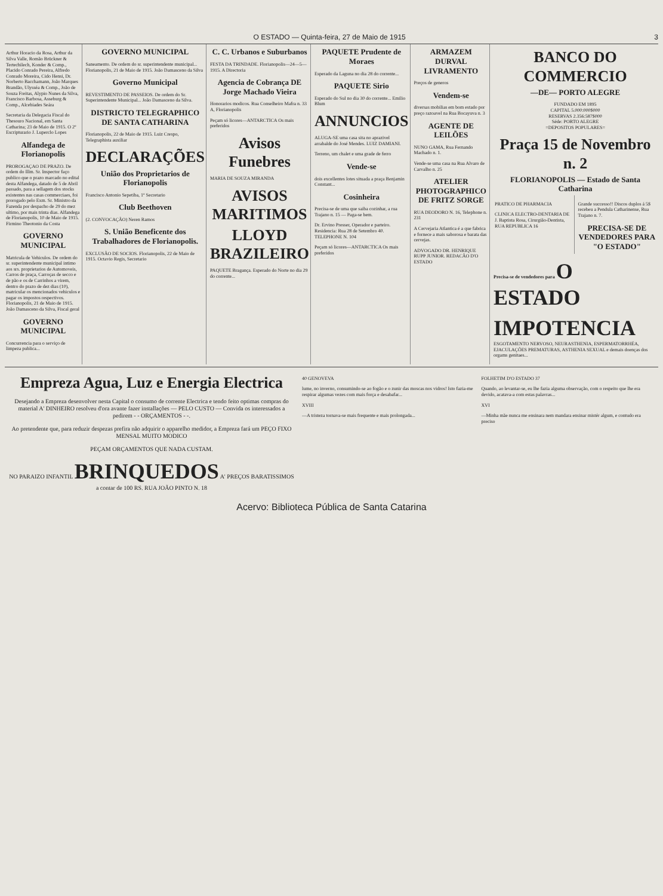O ESTADO — Quinta-feira, 27 de Maio de 1915 3
Arthur Horacio da Rosa, Arthur da Silva Valle, Romão Brückner & Tertechilech, Konder & Comp., Placido Conrado Pereira, Alfredo Conrado Moreira, Cido Hensi, Dr. Norberto Bacchamann, João Marques Brandão, Ulysséa & Comp., João de Souza Freitas, Alypio Nunes da Silva, Francisco Barbosa, Asseburg & Comp., Alcebiades Seára
Secretaria da Delegacia Fiscal do Thesouro Nacional, em Santa Catharina; 23 de Maio de 1915. O 2º Escripturario J. Luperclo Lopes
Alfandega de Florianopolis
PROROGAÇAO DE PRAZO. De ordem do Illm. Sr. Inspector faço publico que o prazo marcado no edital desta Alfandega, datado de 5 de Abril passado, para a sellagem dos stocks existentes nas casas commerciaes, foi prorogado pelo Exm. Sr. Ministro da Fazenda por despacho de 29 do mez ultimo, por mais trinta dias. Alfandega de Florianopolis, 10 de Maio de 1915. Firmino Theotonio da Costa
GOVERNO MUNICIPAL
Matricula de Vehiculos. De ordem do sr. superintendente municipal intimo aos srs. proprietarios de Automoveis, Carros de praça, Carroças de secco e de pão e os de Carrinhos a virem, dentro do prazo de dez dias (10), matricular os mencionados vehiculos e pagar os impostos respectivos. Florianopolis, 21 de Maio de 1915. João Damasceno da Silva, Fiscal geral
GOVERNO MUNICIPAL
Concurrencia para o serviço de limpeza publica...
GOVERNO MUNICIPAL
Saneamento. De ordem do sr. superintendente municipal... Florianopolis, 21 de Maio de 1915. João Damasceno da Silva
Governo Municipal
REVESTIMENTO DE PASSEIOS. De ordem do Sr. Superintendente Municipal... João Damasceno da Silva.
DISTRICTO TELEGRAPHICO DE SANTA CATHARINA
Florianopolis, 22 de Maio de 1915. Luiz Crespo, Telegraphista auxiliar
DECLARAÇÕES
União dos Proprietarios de Florianopolis
Francisco Antonio Sepetiba, 1º Secretario
Club Beethoven
(2. CONVOCAÇÃO) Neren Ramos
S. União Beneficente dos Trabalhadores de Florianopolis.
EXCLUSÃO DE SOCIOS. Florianopolis, 22 de Maio de 1915. Octavio Regis, Secretario
C. C. Urbanos e Suburbanos
FESTA DA TRINDADE. Florianopolis—24—5—1915. A Directoria
Agencia de Cobrança DE Jorge Machado Vieira
Honorarios modicos. Rua Conselheiro Mafra n. 33 A, Florianopolis
Peçam só licores—ANTARCTICA Os mais preferidos
Avisos Funebres
MARIA DE SOUZA MIRANDA
AVISOS MARITIMOS
LLOYD BRAZILEIRO
PAQUETE Bragança. Esperado do Norte no dia 29 do corrente...
PAQUETE Prudente de Moraes
Esperado da Laguna no dia 28 do corrente...
PAQUETE Sirio
Esperado do Sul no dia 30 do corrente... Emilio Blum
ANNUNCIOS
ALUGA-SE uma casa sita no aprazivel arrabalde do José Mendes. LUIZ DAMIANI.
Terreno, um chalet e uma grade de ferro
Vende-se
dois excellentes lotes situada a praça Benjamin Constant...
Cosinheira
Precisa-se de uma que saiba cozinhar, a rua Trajano n. 15 — Paga-se bem.
Dr. Ervino Presser, Operador e parteiro. Residencia: Rua 28 de Setembro 40. TELEPHONE N. 104
Peçam só licores—ANTARCTICA Os mais preferidos
ARMAZEM DURVAL LIVRAMENTO
Preços de generos
Vendem-se
diversas mobilias em bom estado por preço razoavel na Rua Bocayuva n. 3
AGENTE DE LEILÕES
NUNO GAMA, Rua Fernando Machado n. 1.
Vende-se uma casa na Rua Alvaro de Carvalho n. 25
ATELIER PHOTOGRAPHICO DE FRITZ SORGE
RUA DEODORO N. 16, Telephone n. 231
A Cervejaria Atlantica é a que fabrica e fornece a mais saborosa e barata das cervejas.
ADVOGADO DR. HENRIQUE RUPP JUNIOR. REDACÃO D'O ESTADO
BANCO DO COMMERCIO
—DE— PORTO ALEGRE
FUNDADO EM 1895
CAPITAL 5.000:000$000
RESERVAS 2.356:587$000
Séde: PORTO ALEGRE
=DEPOSITOS POPULARES=
Praça 15 de Novembro n. 2
FLORIANOPOLIS — Estado de Santa Catharina
PRATICO DE PHARMACIA
CLINICA ELECTRO-DENTARIA DE J. Baptista Rosa, Cirurgião-Dentista, RUA REPUBLICA 16
Grande successo!! Discos duplos á 5$ recebeu a Pendula Catharinense, Rua Trajano n. 7.
PRECISA-SE DE VENDEDORES PARA "O ESTADO"
Precisa-se de vendedores para O ESTADO
IMPOTENCIA ESGOTAMENTO NERVOSO, NEURASTHENIA, ESPERMATORRHÉA, EJACULAÇÕES PREMATURAS, ASTHENIA SEXUAL e demais doenças dos orgams genitaes...
Empreza Agua, Luz e Energia Electrica
Desejando a Empreza desenvolver nesta Capital o consumo de corrente Electrica e tendo feito optimas compras do material A' DINHEIRO resolveu d'ora avante fazer installações — PELO CUSTO — Convida os interessados a pedirem - - ORÇAMENTOS - -.
Ao pretendente que, para reduzir despezas prefira não adquirir o apparelho medidor, a Empreza fará um PEÇO FIXO MENSAL MUITO MODICO
PEÇAM ORÇAMENTOS QUE NADA CUSTAM.
NO PARAIZO INFANTIL BRINQUEDOS A' PREÇOS BARATISSIMOS a contar de 100 RS. RUA JOÃO PINTO N. 18
40 GENOVEVA
lume, no inverno, consumindo-se ao fogão e o zunir das moscas nos vidros! Isto fazia-me respirar algumas vezes com mais força e desabafar...
XVIII
—A tristeza tornava-se mais frequente e mais prolongada...
FOLHETIM D'O ESTADO 37
Quando, ao levantar-se, eu lhe fazia alguma observação, com o respeito que lhe era devido, acatava-a com estas palavras...
XVI
—Minha mãe nunca me ensinara nem mandara ensinar mistér algum, e contudo era preciso
Acervo: Biblioteca Pública de Santa Catarina